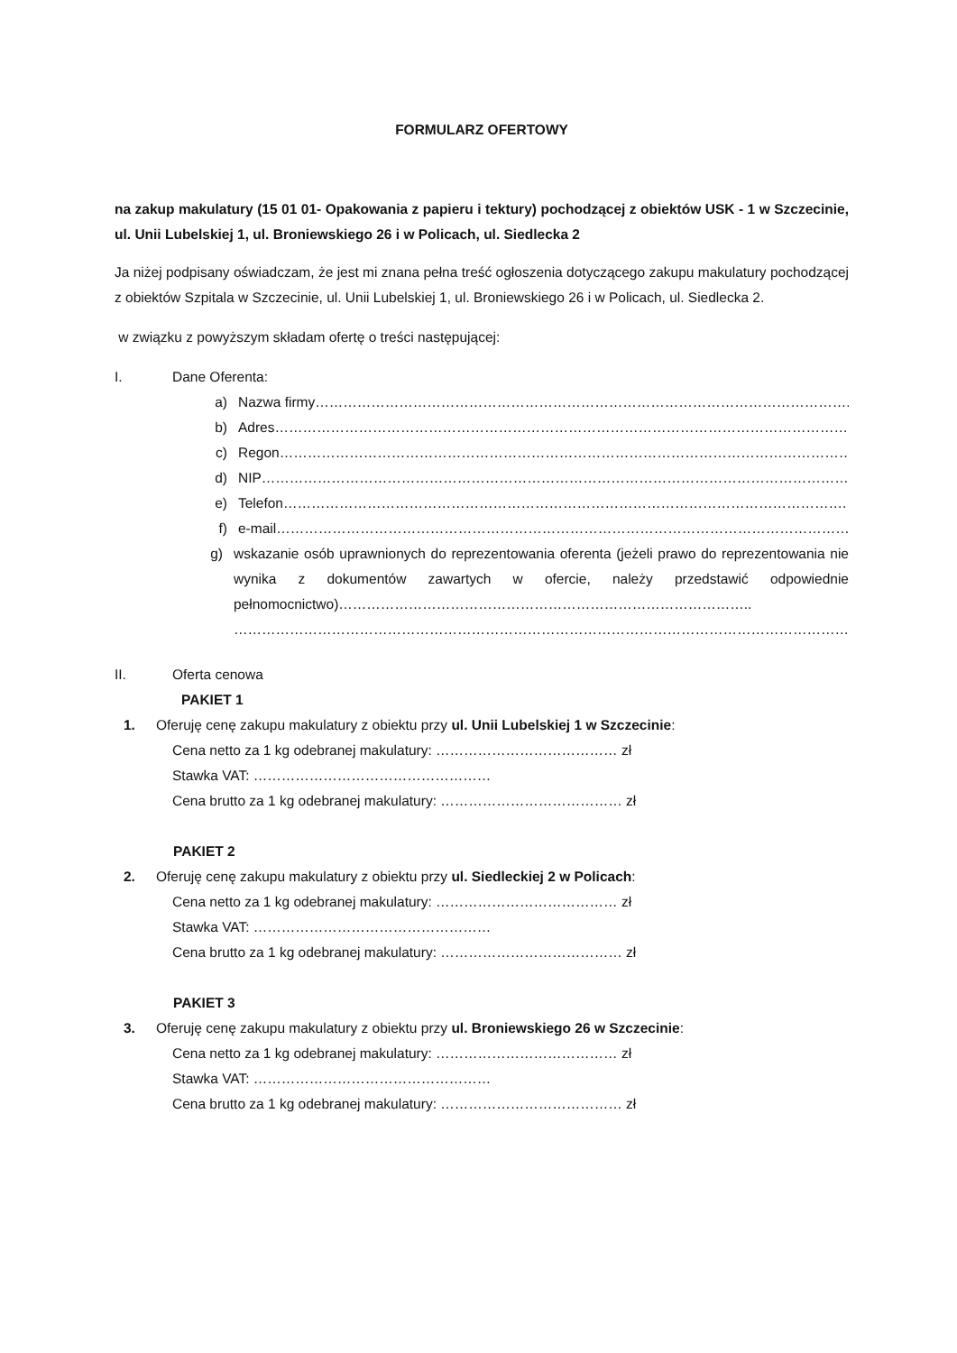FORMULARZ OFERTOWY
na zakup makulatury (15 01 01- Opakowania z papieru i tektury) pochodzącej z obiektów USK - 1 w Szczecinie, ul. Unii Lubelskiej 1, ul. Broniewskiego 26 i w Policach, ul. Siedlecka 2
Ja niżej podpisany oświadczam, że jest mi znana pełna treść ogłoszenia dotyczącego zakupu makulatury pochodzącej z obiektów Szpitala w Szczecinie, ul. Unii Lubelskiej 1, ul. Broniewskiego 26 i w Policach, ul. Siedlecka 2.
w związku z powyższym składam ofertę o treści następującej:
I. Dane Oferenta:
a) Nazwa firmy……………………………………………………………………………………………………..
b) Adres……………………………………………………………………………………………………………..
c) Regon……………………………………………………………………………………………………………..
d) NIP…………………………………………………………………………………………………………………
e) Telefon………………………………………………………………………………………………………….
f) e-mail……………………………………………………………………………………………………………
g) wskazanie osób uprawnionych do reprezentowania oferenta (jeżeli prawo do reprezentowania nie wynika z dokumentów zawartych w ofercie, należy przedstawić odpowiednie pełnomocnictwo)……………………………………………………………………………..
……………………………………………………………………………………………………………………
II. Oferta cenowa
PAKIET 1
1. Oferuję cenę zakupu makulatury z obiektu przy ul. Unii Lubelskiej 1 w Szczecinie:
Cena netto za 1 kg odebranej makulatury: ………………………………… zł
Stawka VAT: ……………………………………………
Cena brutto za 1 kg odebranej makulatury: ………………………………… zł
PAKIET 2
2. Oferuję cenę zakupu makulatury z obiektu przy ul. Siedleckiej 2 w Policach:
Cena netto za 1 kg odebranej makulatury: ………………………………… zł
Stawka VAT: ……………………………………………
Cena brutto za 1 kg odebranej makulatury: ………………………………… zł
PAKIET 3
3. Oferuję cenę zakupu makulatury z obiektu przy ul. Broniewskiego 26 w Szczecinie:
Cena netto za 1 kg odebranej makulatury: ………………………………… zł
Stawka VAT: ……………………………………………
Cena brutto za 1 kg odebranej makulatury: ………………………………… zł